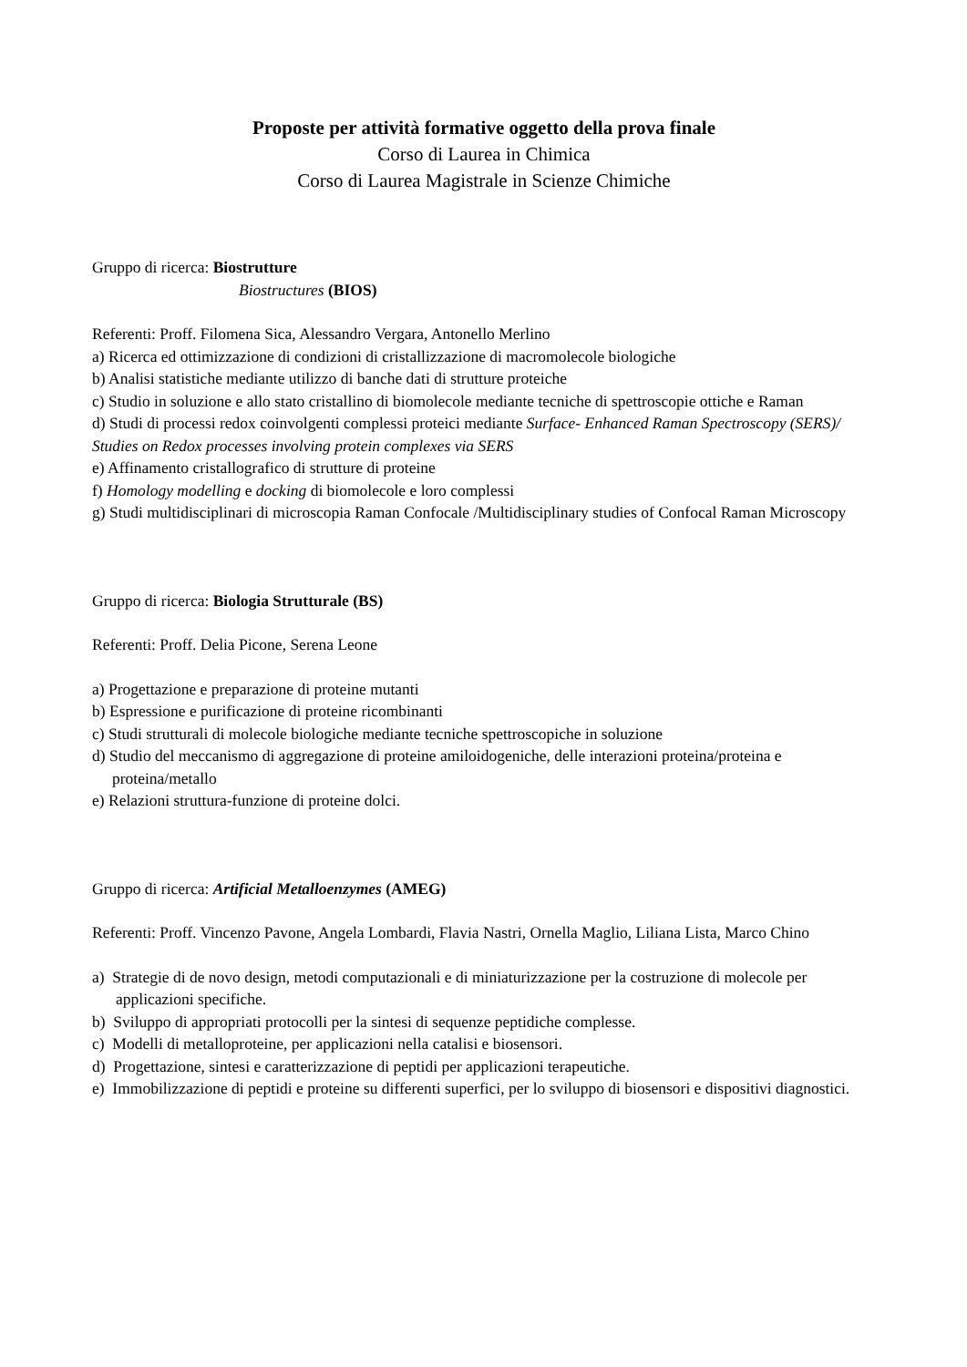Proposte per attività formative oggetto della prova finale
Corso di Laurea in Chimica
Corso di Laurea Magistrale in Scienze Chimiche
Gruppo di ricerca: Biostrutture
Biostructures (BIOS)
Referenti: Proff. Filomena Sica, Alessandro Vergara, Antonello Merlino
a) Ricerca ed ottimizzazione di condizioni di cristallizzazione di macromolecole biologiche
b) Analisi statistiche mediante utilizzo di banche dati di strutture proteiche
c) Studio in soluzione e allo stato cristallino di biomolecole mediante tecniche di spettroscopie ottiche e Raman
d) Studi di processi redox coinvolgenti complessi proteici mediante Surface- Enhanced Raman Spectroscopy (SERS)/ Studies on Redox processes involving protein complexes via SERS
e) Affinamento cristallografico di strutture di proteine
f) Homology modelling e docking di biomolecole e loro complessi
g) Studi multidisciplinari di microscopia Raman Confocale /Multidisciplinary studies of Confocal Raman Microscopy
Gruppo di ricerca: Biologia Strutturale (BS)
Referenti: Proff. Delia Picone, Serena Leone
a) Progettazione e preparazione di proteine mutanti
b) Espressione e purificazione di proteine ricombinanti
c) Studi strutturali di molecole biologiche mediante tecniche spettroscopiche in soluzione
d) Studio del meccanismo di aggregazione di proteine amiloidogeniche, delle interazioni proteina/proteina e proteina/metallo
e) Relazioni struttura-funzione di proteine dolci.
Gruppo di ricerca: Artificial Metalloenzymes (AMEG)
Referenti: Proff. Vincenzo Pavone, Angela Lombardi, Flavia Nastri, Ornella Maglio, Liliana Lista, Marco Chino
a) Strategie di de novo design, metodi computazionali e di miniaturizzazione per la costruzione di molecole per applicazioni specifiche.
b) Sviluppo di appropriati protocolli per la sintesi di sequenze peptidiche complesse.
c) Modelli di metalloproteine, per applicazioni nella catalisi e biosensori.
d) Progettazione, sintesi e caratterizzazione di peptidi per applicazioni terapeutiche.
e) Immobilizzazione di peptidi e proteine su differenti superfici, per lo sviluppo di biosensori e dispositivi diagnostici.